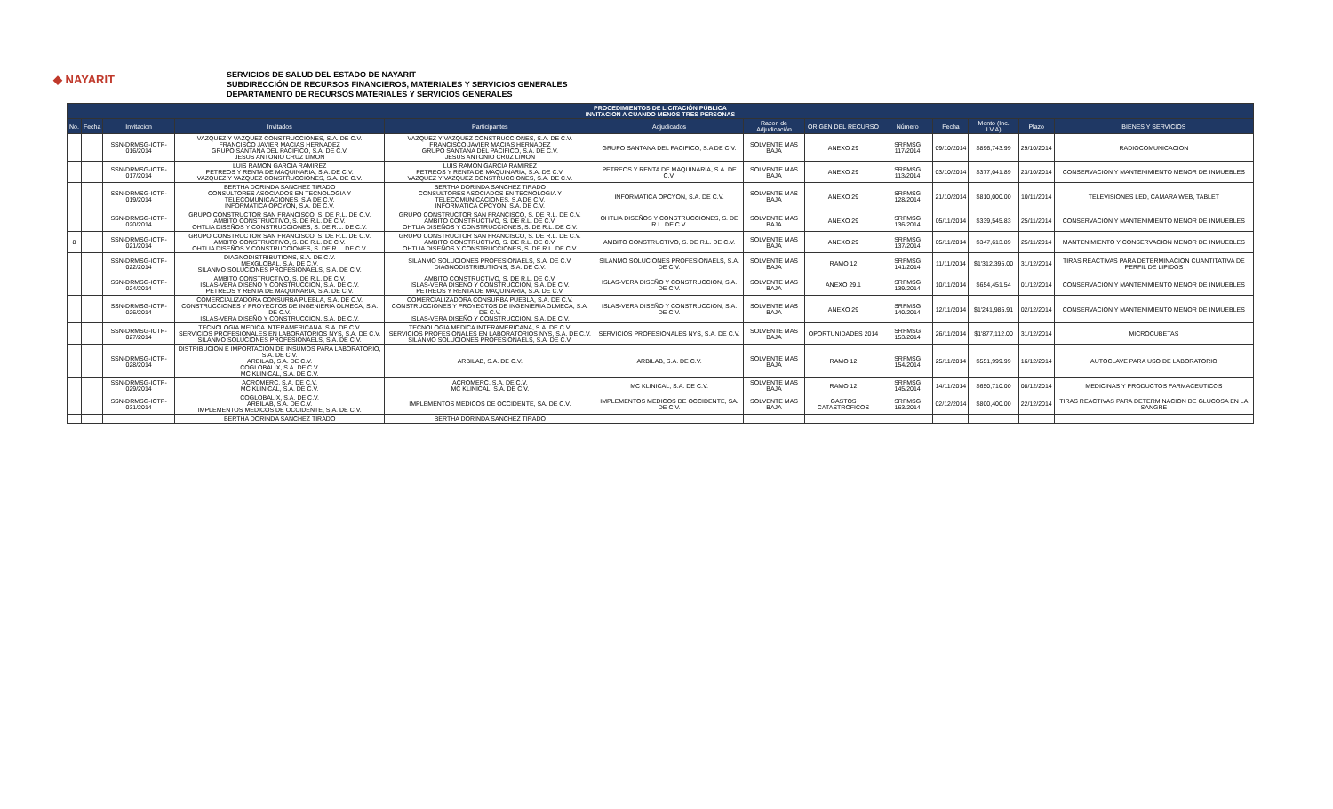◆ NAYARIT
SERVICIOS DE SALUD DEL ESTADO DE NAYARIT
SUBDIRECCIÓN DE RECURSOS FINANCIEROS, MATERIALES Y SERVICIOS GENERALES
DEPARTAMENTO DE RECURSOS MATERIALES Y SERVICIOS GENERALES
| PROCEDIMIENTOS DE LICITACIÓN PÚBLICA INVITACION A CUANDO MENOS TRES PERSONAS | | | | | | | | | | | | |
| --- | --- | --- | --- | --- | --- | --- | --- | --- | --- | --- | --- | --- |
| No. | Fecha | Invitacion | Invitados | Participantes | Adjudicados | Razon de Adjudicación | ORIGEN DEL RECURSO | Número | Fecha | Monto (Inc. I.V.A) | Plazo | BIENES Y SERVICIOS |
| | | SSN-DRMSG-ICTP-016/2014 | VAZQUEZ Y VAZQUEZ CONSTRUCCIONES, S.A. DE C.V. FRANCISCO JAVIER MACIAS HERNADEZ GRUPO SANTANA DEL PACIFICO, S.A. DE C.V. JESUS ANTONIO CRUZ LIMON | VAZQUEZ Y VAZQUEZ CONSTRUCCIONES, S.A. DE C.V. FRANCISCO JAVIER MACIAS HERNADEZ GRUPO SANTANA DEL PACIFICO, S.A. DE C.V. JESUS ANTONIO CRUZ LIMON | GRUPO SANTANA DEL PACIFICO, S.A DE C.V. | SOLVENTE MAS BAJA | ANEXO 29 | SRFMSG 117/2014 | 09/10/2014 | $896,743.99 | 29/10/2014 | RADIOCOMUNICACION |
| | | SSN-DRMSG-ICTP-017/2014 | LUIS RAMON GARCIA RAMIREZ PETREOS Y RENTA DE MAQUINARIA, S.A. DE C.V. VAZQUEZ Y VAZQUEZ CONSTRUCCIONES, S.A. DE C.V. | LUIS RAMON GARCIA RAMIREZ PETREOS Y RENTA DE MAQUINARIA, S.A. DE C.V. VAZQUEZ Y VAZQUEZ CONSTRUCCIONES, S.A. DE C.V. | PETREOS Y RENTA DE MAQUINARIA, S.A. DE C.V. | SOLVENTE MAS BAJA | ANEXO 29 | SRFMSG 113/2014 | 03/10/2014 | $377,041.89 | 23/10/2014 | CONSERVACION Y MANTENIMIENTO MENOR DE INMUEBLES |
| | | SSN-DRMSG-ICTP-019/2014 | BERTHA DORINDA SANCHEZ TIRADO CONSULTORES ASOCIADOS EN TECNOLOGIA Y TELECOMUNICACIONES, S.A DE C.V. INFORMATICA OPCYON, S.A. DE C.V. | BERTHA DORINDA SANCHEZ TIRADO CONSULTORES ASOCIADOS EN TECNOLOGIA Y TELECOMUNICACIONES, S.A DE C.V. INFORMATICA OPCYON, S.A. DE C.V. | INFORMATICA OPCYON, S.A. DE C.V. | SOLVENTE MAS BAJA | ANEXO 29 | SRFMSG 128/2014 | 21/10/2014 | $810,000.00 | 10/11/2014 | TELEVISIONES LED, CAMARA WEB, TABLET |
| | | SSN-DRMSG-ICTP-020/2014 | GRUPO CONSTRUCTOR SAN FRANCISCO, S. DE R.L. DE C.V. AMBITO CONSTRUCTIVO, S. DE R.L. DE C.V. OHTLIA DISEÑOS Y CONSTRUCCIONES, S. DE R.L. DE C.V. | GRUPO CONSTRUCTOR SAN FRANCISCO, S. DE R.L. DE C.V. AMBITO CONSTRUCTIVO, S. DE R.L. DE C.V. OHTLIA DISEÑOS Y CONSTRUCCIONES, S. DE R.L. DE C.V. | OHTLIA DISEÑOS Y CONSTRUCCIONES, S. DE R.L. DE C.V. | SOLVENTE MAS BAJA | ANEXO 29 | SRFMSG 136/2014 | 05/11/2014 | $339,545.83 | 25/11/2014 | CONSERVACION Y MANTENIMIENTO MENOR DE INMUEBLES |
| 8 | | SSN-DRMSG-ICTP-021/2014 | GRUPO CONSTRUCTOR SAN FRANCISCO, S. DE R.L. DE C.V. AMBITO CONSTRUCTIVO, S. DE R.L. DE C.V. OHTLIA DISEÑOS Y CONSTRUCCIONES, S. DE R.L. DE C.V. | GRUPO CONSTRUCTOR SAN FRANCISCO, S. DE R.L. DE C.V. AMBITO CONSTRUCTIVO, S. DE R.L. DE C.V. OHTLIA DISEÑOS Y CONSTRUCCIONES, S. DE R.L. DE C.V. | AMBITO CONSTRUCTIVO, S. DE R.L. DE C.V. | SOLVENTE MAS BAJA | ANEXO 29 | SRFMSG 137/2014 | 05/11/2014 | $347,613.89 | 25/11/2014 | MANTENIMIENTO Y CONSERVACION MENOR DE INMUEBLES |
| | | SSN-DRMSG-ICTP-022/2014 | DIAGNODISTRIBUTIONS, S.A. DE C.V. MEXGLOBAL, S.A. DE C.V. SILANMO SOLUCIONES PROFESIONAELS, S.A. DE C.V. | SILANMO SOLUCIONES PROFESIONAELS, S.A. DE C.V. DIAGNODISTRIBUTIONS, S.A. DE C.V. | SILANMO SOLUCIONES PROFESIONAELS, S.A. DE C.V. | SOLVENTE MAS BAJA | RAMO 12 | SRFMSG 141/2014 | 11/11/2014 | $1'312,395.00 | 31/12/2014 | TIRAS REACTIVAS PARA DETERMINACION CUANTITATIVA DE PERFIL DE LIPIDOS |
| | | SSN-DRMSG-ICTP-024/2014 | AMBITO CONSTRUCTIVO, S. DE R.L. DE C.V. ISLAS-VERA DISEÑO Y CONSTRUCCION, S.A. DE C.V. PETREOS Y RENTA DE MAQUINARIA, S.A. DE C.V. | AMBITO CONSTRUCTIVO, S. DE R.L. DE C.V. ISLAS-VERA DISEÑO Y CONSTRUCCION, S.A. DE C.V. PETREOS Y RENTA DE MAQUINARIA, S.A. DE C.V. | ISLAS-VERA DISEÑO Y CONSTRUCCION, S.A. DE C.V. | SOLVENTE MAS BAJA | ANEXO 29.1 | SRFMSG 139/2014 | 10/11/2014 | $654,451.54 | 01/12/2014 | CONSERVACION Y MANTENIMIENTO MENOR DE INMUEBLES |
| | | SSN-DRMSG-ICTP-026/2014 | COMERCIALIZADORA CONSURBA PUEBLA, S.A. DE C.V. CONSTRUCCIONES Y PROYECTOS DE INGENIERIA OLMECA, S.A. DE C.V. ISLAS-VERA DISEÑO Y CONSTRUCCION, S.A. DE C.V. | COMERCIALIZADORA CONSURBA PUEBLA, S.A. DE C.V. CONSTRUCCIONES Y PROYECTOS DE INGENIERIA OLMECA, S.A. DE C.V. ISLAS-VERA DISEÑO Y CONSTRUCCION, S.A. DE C.V. | ISLAS-VERA DISEÑO Y CONSTRUCCION, S.A. DE C.V. | SOLVENTE MAS BAJA | ANEXO 29 | SRFMSG 140/2014 | 12/11/2014 | $1'241,985.91 | 02/12/2014 | CONSERVACION Y MANTENIMIENTO MENOR DE INMUEBLES |
| | | SSN-DRMSG-ICTP-027/2014 | TECNOLOGIA MEDICA INTERAMERICANA, S.A. DE C.V. SERVICIOS PROFESIONALES EN LABORATORIOS NYS, S.A. DE C.V. SILANMO SOLUCIONES PROFESIONAELS, S.A. DE C.V. | TECNOLOGIA MEDICA INTERAMERICANA, S.A. DE C.V. SERVICIOS PROFESIONALES EN LABORATORIOS NYS, S.A. DE C.V. SILANMO SOLUCIONES PROFESIONAELS, S.A. DE C.V. | SERVICIOS PROFESIONALES NYS, S.A. DE C.V. | SOLVENTE MAS BAJA | OPORTUNIDADES 2014 | SRFMSG 153/2014 | 26/11/2014 | $1'877,112.00 | 31/12/2014 | MICROCUBETAS |
| | | SSN-DRMSG-ICTP-028/2014 | DISTRIBUCION E IMPORTACION DE INSUMOS PARA LABORATORIO, S.A. DE C.V. ARBILAB, S.A. DE C.V. COGLOBALIX, S.A. DE C.V. MC KLINICAL, S.A. DE C.V. | ARBILAB, S.A. DE C.V. | ARBILAB, S.A. DE C.V. | SOLVENTE MAS BAJA | RAMO 12 | SRFMSG 154/2014 | 25/11/2014 | $551,999.99 | 16/12/2014 | AUTOCLAVE PARA USO DE LABORATORIO |
| | | SSN-DRMSG-ICTP-029/2014 | ACROMERC, S.A. DE C.V. MC KLINICAL, S.A. DE C.V. | ACROMERC, S.A. DE C.V. MC KLINICAL, S.A. DE C.V. | MC KLINICAL, S.A. DE C.V. | SOLVENTE MAS BAJA | RAMO 12 | SRFMSG 145/2014 | 14/11/2014 | $650,710.00 | 08/12/2014 | MEDICINAS Y PRODUCTOS FARMACEUTICOS |
| | | SSN-DRMSG-ICTP-031/2014 | COGLOBALIX, S.A. DE C.V. ARBILAB, S.A. DE C.V. IMPLEMENTOS MEDICOS DE OCCIDENTE, S.A. DE C.V. | IMPLEMENTOS MEDICOS DE OCCIDENTE, SA. DE C.V. | IMPLEMENTOS MEDICOS DE OCCIDENTE, SA. DE C.V. | SOLVENTE MAS BAJA | GASTOS CATASTROFICOS | SRFMSG 163/2014 | 02/12/2014 | $800,400.00 | 22/12/2014 | TIRAS REACTIVAS PARA DETERMINACION DE GLUCOSA EN LA SANGRE |
| | | | BERTHA DORINDA SANCHEZ TIRADO | BERTHA DORINDA SANCHEZ TIRADO | | | | | | | | |